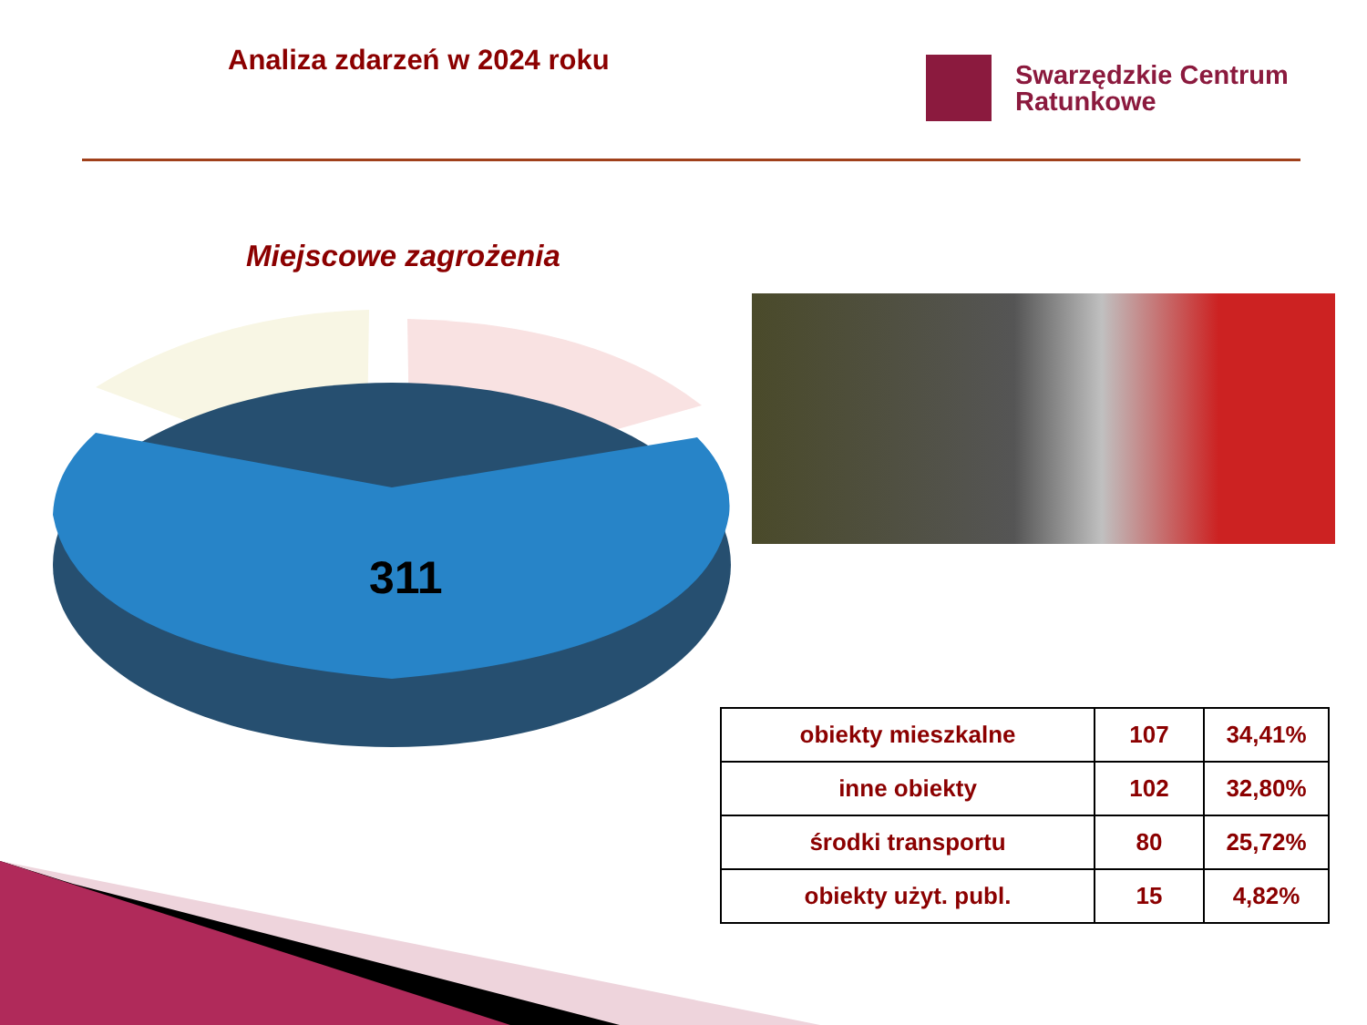Analiza zdarzeń w 2024 roku
Swarzędzkie Centrum
Ratunkowe
Miejscowe zagrożenia
311
| obiekty mieszkalne | 107 | 34,41% |
| inne obiekty | 102 | 32,80% |
| środki transportu | 80 | 25,72% |
| obiekty użyt. publ. | 15 | 4,82% |